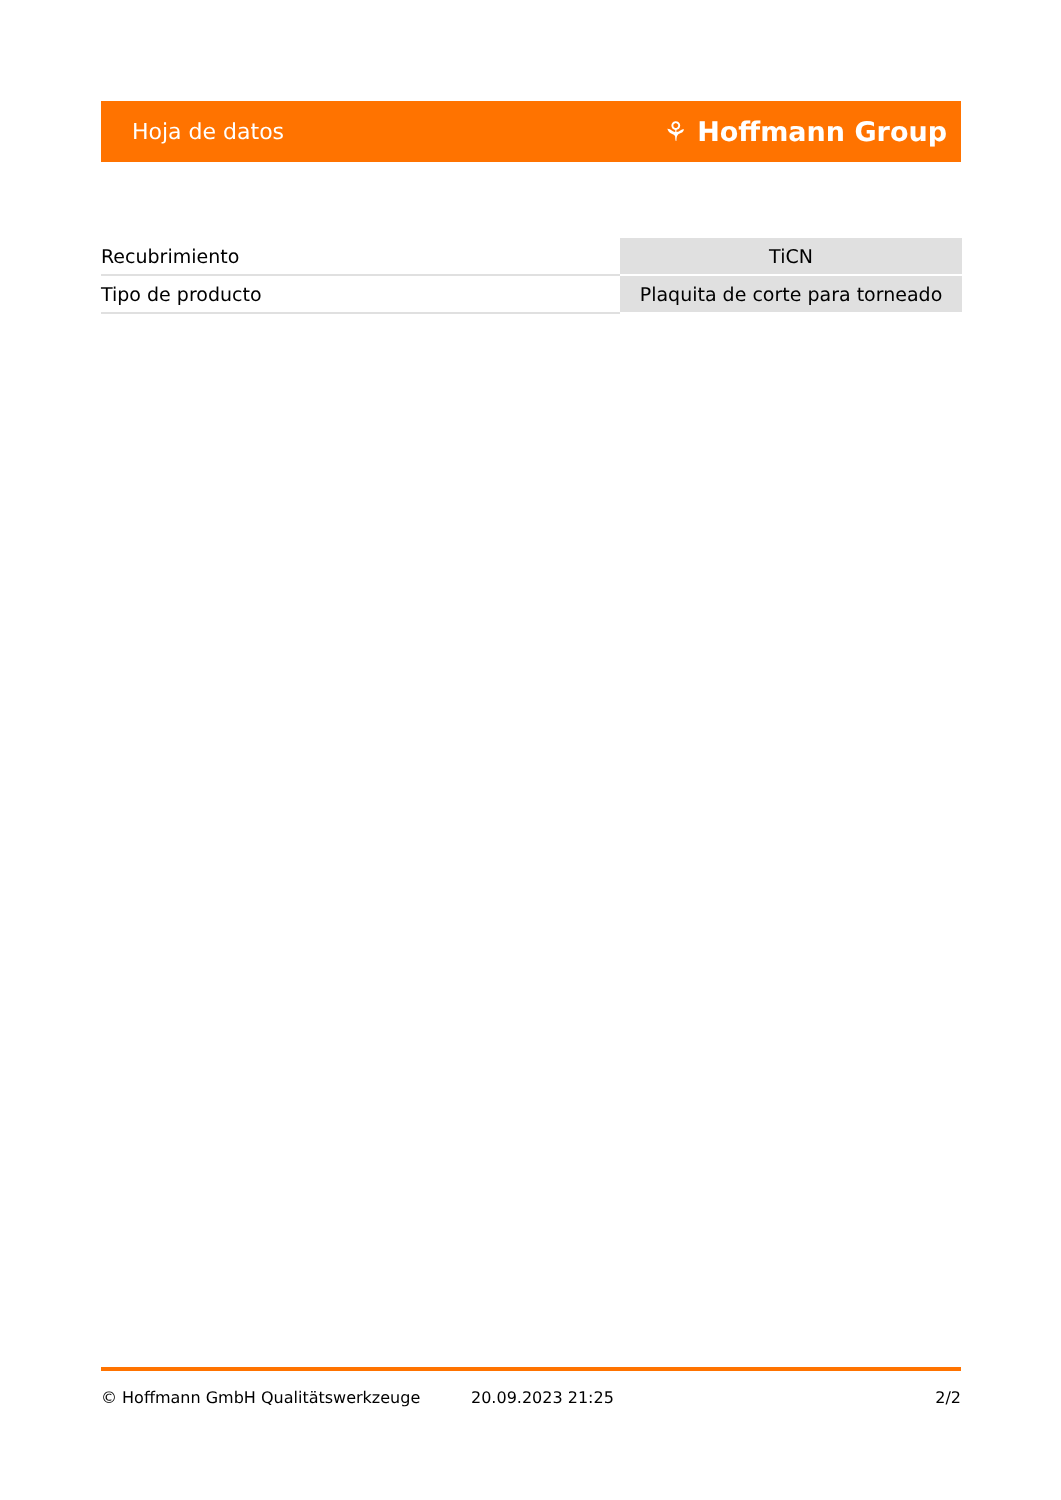Hoja de datos ⚘ Hoffmann Group
| Recubrimiento | TiCN |
| Tipo de producto | Plaquita de corte para torneado |
© Hoffmann GmbH Qualitätswerkzeuge 20.09.2023 21:25 2/2